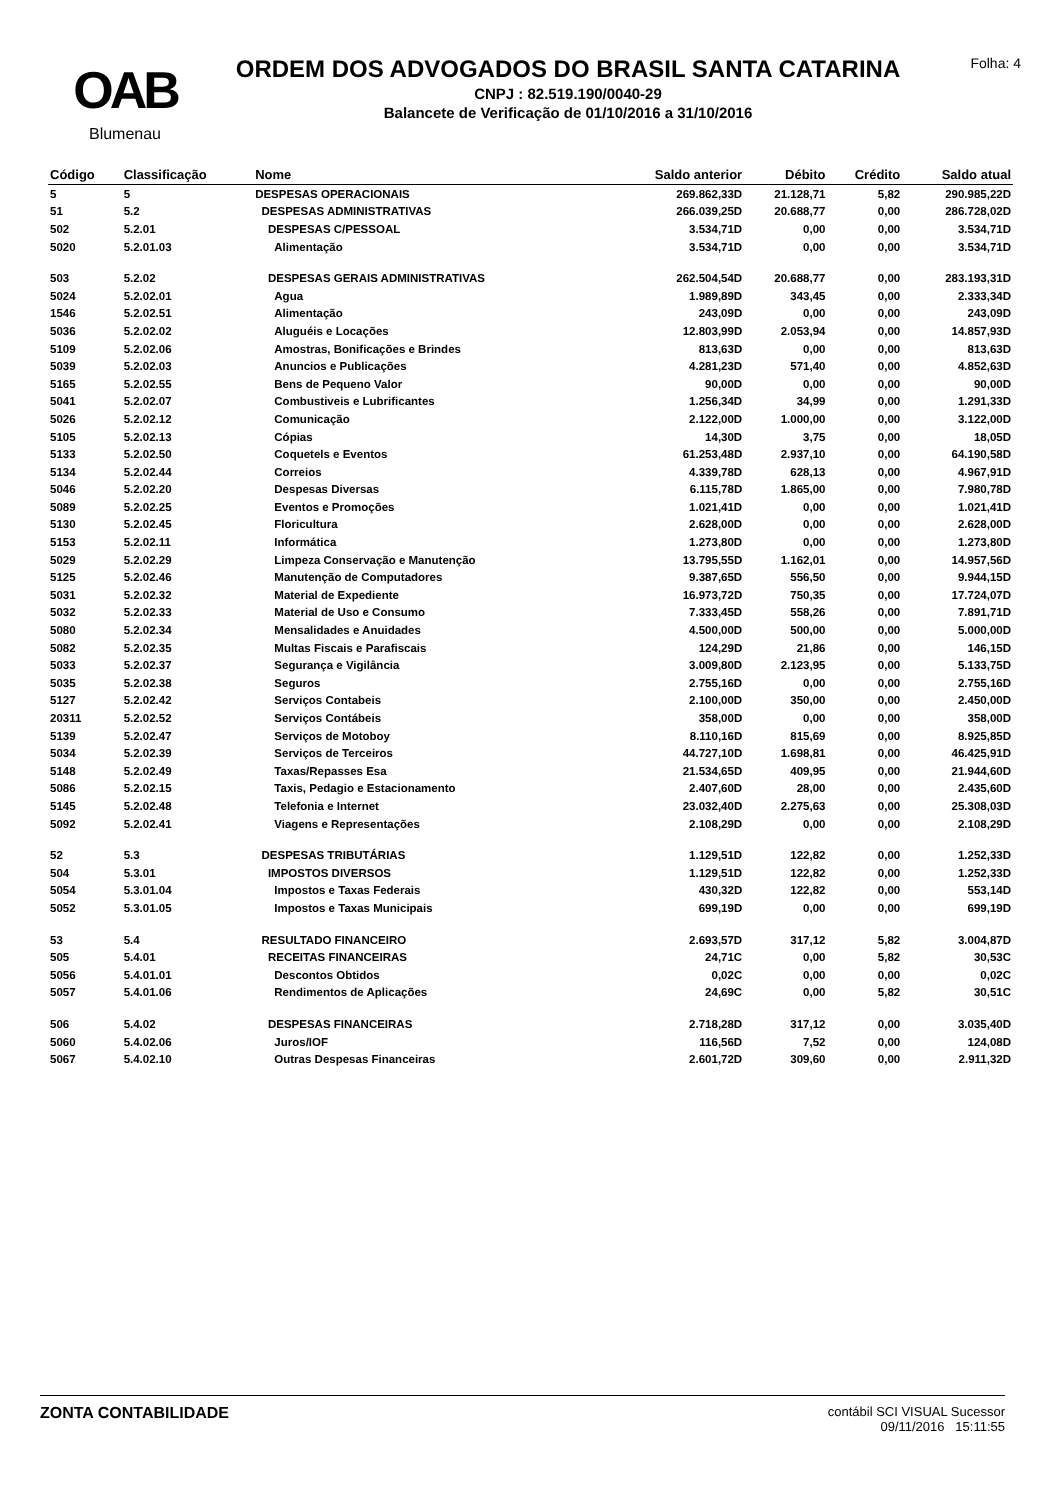OAB
Blumenau
ORDEM DOS ADVOGADOS DO BRASIL SANTA CATARINA
CNPJ : 82.519.190/0040-29
Balancete de Verificação de 01/10/2016 a 31/10/2016
Folha: 4
| Código | Classificação | Nome | Saldo anterior | Débito | Crédito | Saldo atual |
| --- | --- | --- | --- | --- | --- | --- |
| 5 | 5 | DESPESAS OPERACIONAIS | 269.862,33D | 21.128,71 | 5,82 | 290.985,22D |
| 51 | 5.2 | DESPESAS ADMINISTRATIVAS | 266.039,25D | 20.688,77 | 0,00 | 286.728,02D |
| 502 | 5.2.01 | DESPESAS C/PESSOAL | 3.534,71D | 0,00 | 0,00 | 3.534,71D |
| 5020 | 5.2.01.03 | Alimentação | 3.534,71D | 0,00 | 0,00 | 3.534,71D |
| 503 | 5.2.02 | DESPESAS GERAIS ADMINISTRATIVAS | 262.504,54D | 20.688,77 | 0,00 | 283.193,31D |
| 5024 | 5.2.02.01 | Agua | 1.989,89D | 343,45 | 0,00 | 2.333,34D |
| 1546 | 5.2.02.51 | Alimentação | 243,09D | 0,00 | 0,00 | 243,09D |
| 5036 | 5.2.02.02 | Aluguéis e Locações | 12.803,99D | 2.053,94 | 0,00 | 14.857,93D |
| 5109 | 5.2.02.06 | Amostras, Bonificações e Brindes | 813,63D | 0,00 | 0,00 | 813,63D |
| 5039 | 5.2.02.03 | Anuncios e Publicações | 4.281,23D | 571,40 | 0,00 | 4.852,63D |
| 5165 | 5.2.02.55 | Bens de Pequeno Valor | 90,00D | 0,00 | 0,00 | 90,00D |
| 5041 | 5.2.02.07 | Combustiveis e Lubrificantes | 1.256,34D | 34,99 | 0,00 | 1.291,33D |
| 5026 | 5.2.02.12 | Comunicação | 2.122,00D | 1.000,00 | 0,00 | 3.122,00D |
| 5105 | 5.2.02.13 | Cópias | 14,30D | 3,75 | 0,00 | 18,05D |
| 5133 | 5.2.02.50 | Coquetels e Eventos | 61.253,48D | 2.937,10 | 0,00 | 64.190,58D |
| 5134 | 5.2.02.44 | Correios | 4.339,78D | 628,13 | 0,00 | 4.967,91D |
| 5046 | 5.2.02.20 | Despesas Diversas | 6.115,78D | 1.865,00 | 0,00 | 7.980,78D |
| 5089 | 5.2.02.25 | Eventos e Promoções | 1.021,41D | 0,00 | 0,00 | 1.021,41D |
| 5130 | 5.2.02.45 | Floricultura | 2.628,00D | 0,00 | 0,00 | 2.628,00D |
| 5153 | 5.2.02.11 | Informática | 1.273,80D | 0,00 | 0,00 | 1.273,80D |
| 5029 | 5.2.02.29 | Limpeza Conservação e Manutenção | 13.795,55D | 1.162,01 | 0,00 | 14.957,56D |
| 5125 | 5.2.02.46 | Manutenção de Computadores | 9.387,65D | 556,50 | 0,00 | 9.944,15D |
| 5031 | 5.2.02.32 | Material de Expediente | 16.973,72D | 750,35 | 0,00 | 17.724,07D |
| 5032 | 5.2.02.33 | Material de Uso e Consumo | 7.333,45D | 558,26 | 0,00 | 7.891,71D |
| 5080 | 5.2.02.34 | Mensalidades e Anuidades | 4.500,00D | 500,00 | 0,00 | 5.000,00D |
| 5082 | 5.2.02.35 | Multas Fiscais e Parafiscais | 124,29D | 21,86 | 0,00 | 146,15D |
| 5033 | 5.2.02.37 | Segurança e Vigilância | 3.009,80D | 2.123,95 | 0,00 | 5.133,75D |
| 5035 | 5.2.02.38 | Seguros | 2.755,16D | 0,00 | 0,00 | 2.755,16D |
| 5127 | 5.2.02.42 | Serviços Contabeis | 2.100,00D | 350,00 | 0,00 | 2.450,00D |
| 20311 | 5.2.02.52 | Serviços Contábeis | 358,00D | 0,00 | 0,00 | 358,00D |
| 5139 | 5.2.02.47 | Serviços de Motoboy | 8.110,16D | 815,69 | 0,00 | 8.925,85D |
| 5034 | 5.2.02.39 | Serviços de Terceiros | 44.727,10D | 1.698,81 | 0,00 | 46.425,91D |
| 5148 | 5.2.02.49 | Taxas/Repasses Esa | 21.534,65D | 409,95 | 0,00 | 21.944,60D |
| 5086 | 5.2.02.15 | Taxis, Pedagio e Estacionamento | 2.407,60D | 28,00 | 0,00 | 2.435,60D |
| 5145 | 5.2.02.48 | Telefonia e Internet | 23.032,40D | 2.275,63 | 0,00 | 25.308,03D |
| 5092 | 5.2.02.41 | Viagens e Representações | 2.108,29D | 0,00 | 0,00 | 2.108,29D |
| 52 | 5.3 | DESPESAS TRIBUTÁRIAS | 1.129,51D | 122,82 | 0,00 | 1.252,33D |
| 504 | 5.3.01 | IMPOSTOS DIVERSOS | 1.129,51D | 122,82 | 0,00 | 1.252,33D |
| 5054 | 5.3.01.04 | Impostos e Taxas Federais | 430,32D | 122,82 | 0,00 | 553,14D |
| 5052 | 5.3.01.05 | Impostos e Taxas Municipais | 699,19D | 0,00 | 0,00 | 699,19D |
| 53 | 5.4 | RESULTADO FINANCEIRO | 2.693,57D | 317,12 | 5,82 | 3.004,87D |
| 505 | 5.4.01 | RECEITAS FINANCEIRAS | 24,71C | 0,00 | 5,82 | 30,53C |
| 5056 | 5.4.01.01 | Descontos Obtidos | 0,02C | 0,00 | 0,00 | 0,02C |
| 5057 | 5.4.01.06 | Rendimentos de Aplicações | 24,69C | 0,00 | 5,82 | 30,51C |
| 506 | 5.4.02 | DESPESAS FINANCEIRAS | 2.718,28D | 317,12 | 0,00 | 3.035,40D |
| 5060 | 5.4.02.06 | Juros/IOF | 116,56D | 7,52 | 0,00 | 124,08D |
| 5067 | 5.4.02.10 | Outras Despesas Financeiras | 2.601,72D | 309,60 | 0,00 | 2.911,32D |
ZONTA CONTABILIDADE
contábil SCI VISUAL Sucessor
09/11/2016 15:11:55